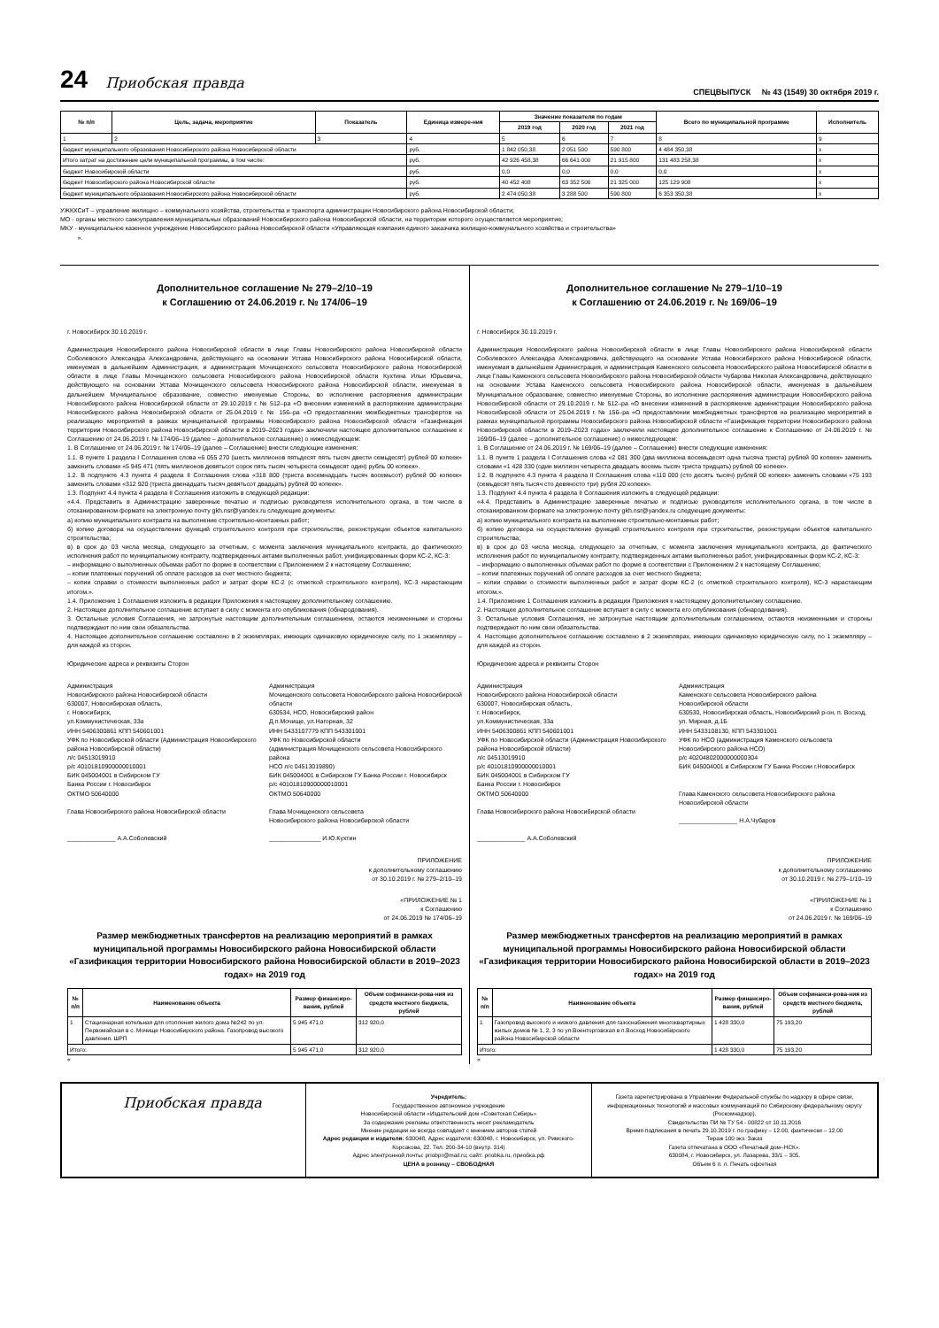24 Приобская правда
СПЕЦВЫПУСК № 43 (1549) 30 октября 2019 г.
| № п/п | Цель, задача, мероприятие | Показатель | Единица измере-ния | Значение показателя по годам | | | Всего по муниципальной программе | Исполнитель |
| --- | --- | --- | --- | --- | --- | --- | --- | --- |
| | | | | 2019 год | 2020 год | 2021 год | | |
| 1 | 2 | 3 | 4 | 5 | 6 | 7 | 8 | 9 |
| бюджет муниципального образования Новосибирского района Новосибирской области | | | руб. | 1 842 050,38 | 2 051 500 | 590 800 | 4 484 350,38 | x |
| Итого затрат на достижение цели муниципальной программы, в том числе: | | | руб. | 42 926 458,38 | 66 641 000 | 21 915 800 | 131 483 258,38 | x |
| бюджет Новосибирской области | | | руб. | 0,0 | 0,0 | 0,0 | 0,0 | x |
| бюджет Новосибирского района Новосибирской области | | | руб. | 40 452 408 | 63 352 500 | 21 325 000 | 125 129 908 | x |
| бюджет муниципального образования Новосибирского района Новосибирской области | | | руб. | 2 474 050,38 | 3 288 500 | 590 800 | 6 353 350,38 | x |
УЖКХСиТ – управление жилищно – коммунального хозяйства, строительства и транспорта администрации Новосибирского района Новосибирской области;
МО - органы местного самоуправления муниципальных образований Новосибирского района Новосибирской области, на территории которого осуществляется мероприятие;
МКУ - муниципальное казенное учреждение Новосибирского района Новосибирской области «Управляющая компания единого заказчика жилищно-коммунального хозяйства и строительства»
».
Дополнительное соглашение № 279–2/10–19
к Соглашению от 24.06.2019 г. № 174/06–19
г. Новосибирск 30.10.2019 г.
Администрация Новосибирского района Новосибирской области в лице Главы Новосибирского района Новосибирской области Соболевского Александра Александровича, действующего на основании Устава Новосибирского района Новосибирской области, именуемая в дальнейшем Администрация, и администрация Мочищенского сельсовета Новосибирского района Новосибирской области в лице Главы Мочищенского сельсовета Новосибирского района Новосибирской области Кухтина Ильи Юрьевича, действующего на основании Устава Мочищенского сельсовета Новосибирского района Новосибирской области, именуемая в дальнейшем Муниципальное образование, совместно именуемые Стороны, во исполнение распоряжения администрации Новосибирского района Новосибирской области от 29.10.2019 г. № 512–ра «О внесении изменений в распоряжение администрации Новосибирского района Новосибирской области от 25.04.2019 г. № 156–ра «О предоставлении межбюджетных трансфертов на реализацию мероприятий в рамках муниципальной программы Новосибирского района Новосибирской области «Газификация территории Новосибирского района Новосибирской области в 2019–2023 годах» заключили настоящее дополнительное соглашение к Соглашению от 24.06.2019 г. № 174/06–19 (далее – дополнительное соглашение) о нижеследующем:
1. В Соглашение от 24.06.2019 г. № 174/06–19 (далее – Соглашение) внести следующие изменения:
1.1. В пункте 1 раздела I Соглашения слова «6 055 270 (шесть миллионов пятьдесят пять тысяч двести семьдесят) рублей 00 копеек» заменить словами «5 945 471 (пять миллионов девятьсот сорок пять тысяч четыреста семьдесят один) рубль 00 копеек».
1.2. В подпункте 4.3 пункта 4 раздела II Соглашения слова «318 800 (триста восемнадцать тысяч восемьсот) рублей 00 копеек» заменить словами «312 920 (триста двенадцать тысяч девятьсот двадцать) рублей 00 копеек».
1.3. Подпункт 4.4 пункта 4 раздела II Соглашения изложить в следующей редакции:
«4.4. Представить в Администрацию заверенные печатью и подписью руководителя исполнительного органа, в том числе в отсканированном формате на электронную почту gkh.nsr@yandex.ru следующие документы:
а) копию муниципального контракта на выполнение строительно-монтажных работ;
б) копию договора на осуществление функций строительного контроля при строительстве, реконструкции объектов капитального строительства;
в) в срок до 03 числа месяца, следующего за отчетным, с момента заключения муниципального контракта, до фактического исполнения работ по муниципальному контракту, подтвержденных актами выполненных работ, унифицированных форм КС-2, КС-3:
– информацию о выполненных объемах работ по форме в соответствии с Приложением 2 к настоящему Соглашению;
– копии платежных поручений об оплате расходов за счет местного бюджета;
– копии справки о стоимости выполненных работ и затрат форм КС-2 (с отметкой строительного контроля), КС-3 нарастающим итогом.».
1.4. Приложение 1 Соглашения изложить в редакции Приложения к настоящему дополнительному соглашению.
2. Настоящее дополнительное соглашение вступает в силу с момента его опубликования (обнародования).
3. Остальные условия Соглашения, не затронутые настоящим дополнительным соглашением, остаются неизменными и стороны подтверждают по ним свои обязательства.
4. Настоящее дополнительное соглашение составлено в 2 экземплярах, имеющих одинаковую юридическую силу, по 1 экземпляру – для каждой из сторон.
Юридические адреса и реквизиты Сторон
Администрация
Новосибирского района Новосибирской области
630007, Новосибирская область,
г. Новосибирск,
ул.Коммунистическая, 33а
ИНН 5406300861 КПП 540601001
УФК по Новосибирской области (Администрация Новосибирского района Новосибирской области)
л/с 04513019910
р/с 40101810900000010001
БИК 045004001 в Сибирском ГУ
Банка России г. Новосибирск
ОКТМО 50640000
Глава Новосибирского района Новосибирской области
______________ А.А.Соболевский
Администрация
Мочищенского сельсовета Новосибирского района Новосибирской области
630534, НСО, Новосибирский район
Д.п.Мочище, ул.Нагорная, 32
ИНН 5433107779 КПП 543301001
УФК по Новосибирской области
(администрация Мочищенского сельсовета Новосибирского района
НСО л/с 04513019890)
БИК 045004001 в Сибирском ГУ Банка России г. Новосибирск
р/с 40101810900000010001
ОКТМО 50640000
Глава Мочищенского сельсовета
Новосибирского района Новосибирской области
_______________ И.Ю.Кухтин
ПРИЛОЖЕНИЕ
к дополнительному соглашению
от 30.10.2019 г. № 279–2/10–19
«ПРИЛОЖЕНИЕ № 1
к Соглашению
от 24.06.2019 № 174/06–19
Размер межбюджетных трансфертов на реализацию мероприятий в рамках муниципальной программы Новосибирского района Новосибирской области «Газификация территории Новосибирского района Новосибирской области в 2019–2023 годах» на 2019 год
| № п/п | Наименование объекта | Размер финансиро-вания, рублей | Объем софинанси-рова-ния из средств местного бюджета, рублей |
| --- | --- | --- | --- |
| 1 | Стационарная котельная для отопления жилого дома №242 по ул. Первомайская в с. Мочище Новосибирского района. Газопровод высокого давления. ШРП | 5 945 471,0 | 312 920,0 |
| Итого: | | 5 945 471,0 | 312 920,0 |
«
Дополнительное соглашение № 279–1/10–19
к Соглашению от 24.06.2019 г. № 169/06–19
г. Новосибирск 30.10.2019 г.
Администрация Новосибирского района Новосибирской области в лице Главы Новосибирского района Новосибирской области Соболевского Александра Александровича, действующего на основании Устава Новосибирского района Новосибирской области, именуемая в дальнейшем Администрация, и администрация Каменского сельсовета Новосибирского района Новосибирской области в лице Главы Каменского сельсовета Новосибирского района Новосибирской области Чубарова Николая Александровича, действующего на основании Устава Каменского сельсовета Новосибирского района Новосибирской области, именуемая в дальнейшем Муниципальное образование, совместно именуемые Стороны, во исполнение распоряжения администрации Новосибирского района Новосибирской области от 29.10.2019 г. № 512–ра «О внесении изменений в распоряжение администрации Новосибирского района Новосибирской области от 25.04.2019 г. № 156–ра «О предоставлении межбюджетных трансфертов на реализацию мероприятий в рамках муниципальной программы Новосибирского района Новосибирской области «Газификация территории Новосибирского района Новосибирской области в 2019–2023 годах» заключили настоящее дополнительное соглашение к Соглашению от 24.06.2019 г. № 169/06–19 (далее – дополнительное соглашение) о нижеследующем:
1. В Соглашение от 24.06.2019 г. № 169/06–19 (далее – Соглашение) внести следующие изменения:
1.1. В пункте 1 раздела I Соглашения слова «2 081 300 (два миллиона восемьдесят одна тысяча триста) рублей 00 копеек» заменить словами «1 428 330 (один миллион четыреста двадцать восемь тысяч триста тридцать) рублей 00 копеек».
1.2. В подпункте 4.3 пункта 4 раздела II Соглашения слова «110 000 (сто десять тысяч) рублей 00 копеек» заменить словами «75 193 (семьдесят пять тысяч сто девяносто три) рубля 20 копеек».
1.3. Подпункт 4.4 пункта 4 раздела II Соглашения изложить в следующей редакции:
«4.4. Представить в Администрацию заверенные печатью и подписью руководителя исполнительного органа, в том числе в отсканированном формате на электронную почту gkh.nsr@yandex.ru следующие документы:
а) копию муниципального контракта на выполнение строительно-монтажных работ;
б) копию договора на осуществление функций строительного контроля при строительстве, реконструкции объектов капитального строительства;
в) в срок до 03 числа месяца, следующего за отчетным, с момента заключения муниципального контракта, до фактического исполнения работ по муниципальному контракту, подтвержденных актами выполненных работ, унифицированных форм КС-2, КС-3:
– информацию о выполненных объемах работ по форме в соответствии с Приложением 2 к настоящему Соглашению;
– копии платежных поручений об оплате расходов за счет местного бюджета;
– копии справки о стоимости выполненных работ и затрат форм КС-2 (с отметкой строительного контроля), КС-3 нарастающим итогом.».
1.4. Приложение 1 Соглашения изложить в редакции Приложения к настоящему дополнительному соглашению.
2. Настоящее дополнительное соглашение вступает в силу с момента его опубликования (обнародования).
3. Остальные условия Соглашения, не затронутые настоящим дополнительным соглашением, остаются неизменными и стороны подтверждают по ним свои обязательства.
4. Настоящее дополнительное соглашение составлено в 2 экземплярах, имеющих одинаковую юридическую силу, по 1 экземпляру – для каждой из сторон.
Юридические адреса и реквизиты Сторон
Администрация
Новосибирского района Новосибирской области
630007, Новосибирская область,
г. Новосибирск,
ул.Коммунистическая, 33а
ИНН 5406300861 КПП 540601001
УФК по Новосибирской области (Администрация Новосибирского района Новосибирской области)
л/с 04513019910
р/с 40101810900000010001
БИК 045004001 в Сибирском ГУ
Банка России г. Новосибирск
ОКТМО 50640000
Глава Новосибирского района Новосибирской области
______________ А.А.Соболевский
Администрация
Каменского сельсовета Новосибирского района
Новосибирской области
630530, Новосибирская область, Новосибирский р-он, п. Восход, ул. Мирная, д.1Б
ИНН 5433108130, КПП 543301001
УФК по НСО (администрация Каменского сельсовета Новосибирского района НСО)
р/с 40204802000000000304
БИК 045004001 в Сибирском ГУ Банка России г.Новосибирск
Глава Каменского сельсовета Новосибирского района
Новосибирской области
_________________ Н.А.Чубаров
ПРИЛОЖЕНИЕ
к дополнительному соглашению
от 30.10.2019 г. № 279–1/10–19
«ПРИЛОЖЕНИЕ № 1
к Соглашению
от 24.06.2019 г. № 169/06–19
Размер межбюджетных трансфертов на реализацию мероприятий в рамках муниципальной программы Новосибирского района Новосибирской области «Газификация территории Новосибирского района Новосибирской области в 2019–2023 годах» на 2019 год
| № п/п | Наименование объекта | Размер финансиро-вания, рублей | Объем софинанси-рова-ния из средств местного бюджета, рублей |
| --- | --- | --- | --- |
| 1 | Газопровод высокого и низкого давления для газоснабжения многоквартирных жилых домов № 1, 2, 3 по ул.Военторговская в п.Восход Новосибирского района Новосибирской области | 1 428 330,0 | 75 193,20 |
| Итого: | | 1 428 330,0 | 75 193,20 |
«
Приобская правда
Учредитель:
Государственное автономное учреждение
Новосибирской области «Издательский дом «Советская Сибирь»
За содержание рекламы ответственность несет рекламодатель
Мнение редакции не всегда совпадает с мнением авторов статей
Адрес редакции и издателя: 630048, Адрес издателя: 630048, г. Новосибирск, ул. Римского-Корсакова, 22. Тел. 200-34-10 (внутр. 314)
Адрес электронной почты: priobpr@mail.ru; сайт: priobka.ru, приобка.рф
ЦЕНА в розницу – СВОБОДНАЯ
Газета зарегистрирована в Управлении Федеральной службы по надзору в сфере связи, информационных технологий и массовых коммуникаций по Сибирскому федеральному округу (Роскомнадзор).
Свидетельство ПИ № ТУ 54 - 00822 от 10.11.2016
Время подписания в печать 29.10.2019 г. по графику – 12.00, фактически – 12.00
Тираж 100 экз. Заказ
Газета отпечатана в ООО «Печатный дом–НСК».
630084, г. Новосибирск, ул. Лазарева, 33/1 – 305.
Объем 6 п. л. Печать офсетная